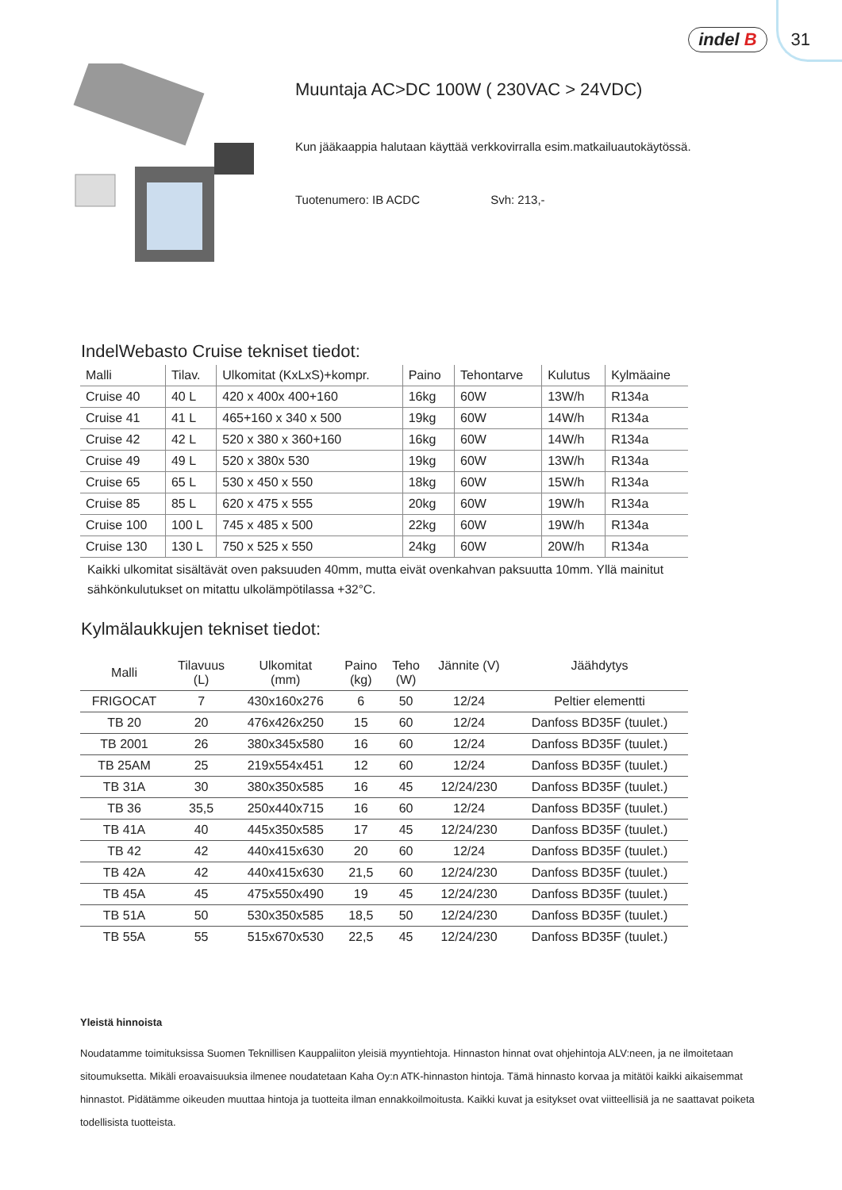indel B 31
Muuntaja AC>DC 100W ( 230VAC > 24VDC)
Kun jääkaappia halutaan käyttää verkkovirralla esim.matkailuautokäytössä.
Tuotenumero: IB ACDC Svh: 213,-
IndelWebasto Cruise tekniset tiedot:
| Malli | Tilav. | Ulkomitat (KxLxS)+kompr. | Paino | Tehontarve | Kulutus | Kylmäaine |
| --- | --- | --- | --- | --- | --- | --- |
| Cruise 40 | 40 L | 420 x 400x 400+160 | 16kg | 60W | 13W/h | R134a |
| Cruise 41 | 41 L | 465+160 x 340 x 500 | 19kg | 60W | 14W/h | R134a |
| Cruise 42 | 42 L | 520 x 380 x 360+160 | 16kg | 60W | 14W/h | R134a |
| Cruise 49 | 49 L | 520 x 380x 530 | 19kg | 60W | 13W/h | R134a |
| Cruise 65 | 65 L | 530 x 450 x 550 | 18kg | 60W | 15W/h | R134a |
| Cruise 85 | 85 L | 620 x 475 x 555 | 20kg | 60W | 19W/h | R134a |
| Cruise 100 | 100 L | 745 x 485 x 500 | 22kg | 60W | 19W/h | R134a |
| Cruise 130 | 130 L | 750 x 525 x 550 | 24kg | 60W | 20W/h | R134a |
Kaikki ulkomitat sisältävät oven paksuuden 40mm, mutta eivät ovenkahvan paksuutta 10mm. Yllä mainitut sähkönkulutukset on mitattu ulkolämpötilassa +32°C.
Kylmälaukkujen tekniset tiedot:
| Malli | Tilavuus (L) | Ulkomitat (mm) | Paino (kg) | Teho (W) | Jännite (V) | Jäähdytys |
| --- | --- | --- | --- | --- | --- | --- |
| FRIGOCAT | 7 | 430x160x276 | 6 | 50 | 12/24 | Peltier elementti |
| TB 20 | 20 | 476x426x250 | 15 | 60 | 12/24 | Danfoss BD35F (tuulet.) |
| TB 2001 | 26 | 380x345x580 | 16 | 60 | 12/24 | Danfoss BD35F (tuulet.) |
| TB 25AM | 25 | 219x554x451 | 12 | 60 | 12/24 | Danfoss BD35F (tuulet.) |
| TB 31A | 30 | 380x350x585 | 16 | 45 | 12/24/230 | Danfoss BD35F (tuulet.) |
| TB 36 | 35,5 | 250x440x715 | 16 | 60 | 12/24 | Danfoss BD35F (tuulet.) |
| TB 41A | 40 | 445x350x585 | 17 | 45 | 12/24/230 | Danfoss BD35F (tuulet.) |
| TB 42 | 42 | 440x415x630 | 20 | 60 | 12/24 | Danfoss BD35F (tuulet.) |
| TB 42A | 42 | 440x415x630 | 21,5 | 60 | 12/24/230 | Danfoss BD35F (tuulet.) |
| TB 45A | 45 | 475x550x490 | 19 | 45 | 12/24/230 | Danfoss BD35F (tuulet.) |
| TB 51A | 50 | 530x350x585 | 18,5 | 50 | 12/24/230 | Danfoss BD35F (tuulet.) |
| TB 55A | 55 | 515x670x530 | 22,5 | 45 | 12/24/230 | Danfoss BD35F (tuulet.) |
Yleistä hinnoista
Noudatamme toimituksissa Suomen Teknillisen Kauppaliiton yleisiä myyntiehtoja. Hinnaston hinnat ovat ohjehintoja ALV:neen, ja ne ilmoitetaan sitoumuksetta. Mikäli eroavaisuuksia ilmenee noudatetaan Kaha Oy:n ATK-hinnaston hintoja. Tämä hinnasto korvaa ja mitätöi kaikki aikaisemmat hinnastot. Pidätämme oikeuden muuttaa hintoja ja tuotteita ilman ennakkoilmoitusta. Kaikki kuvat ja esitykset ovat viitteellisiä ja ne saattavat poiketa todellisista tuotteista.